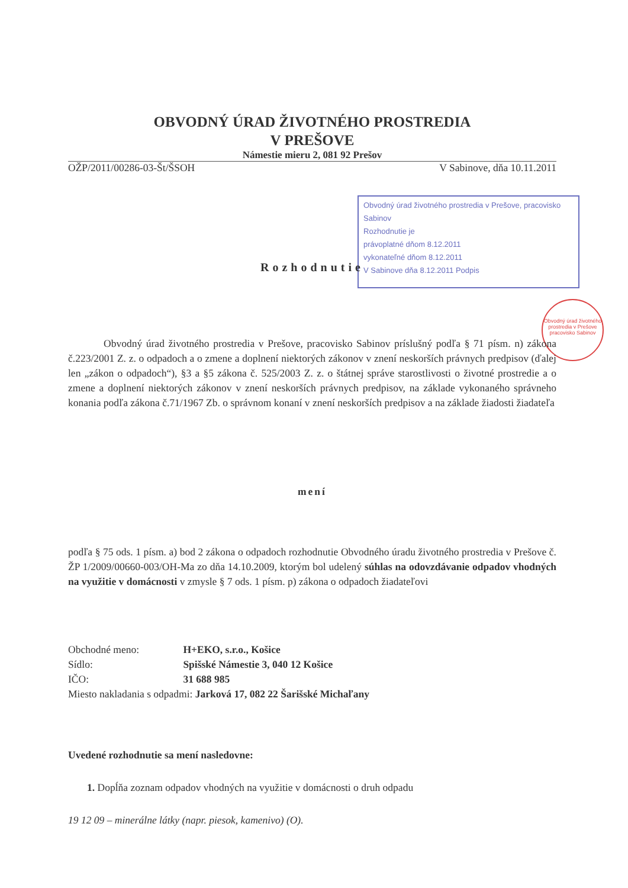OBVODNÝ ÚRAD ŽIVOTNÉHO PROSTREDIA
V PREŠOVE
Námestie mieru 2, 081 92 Prešov
OŽP/2011/00286-03-Št/ŠSOH V Sabinove, dňa 10.11.2011
Obvodný úrad životného prostredia v Prešove, pracovisko Sabinov
Rozhodnutie je
právoplatné dňom 8.12.2011
vykonateľné dňom 8.12.2011
V Sabinove dňa 8.12.2011 Podpis
Obvodný úrad životného prostredia v Prešove pracovisko Sabinov
Rozhodnutie
Obvodný úrad životného prostredia v Prešove, pracovisko Sabinov príslušný podľa § 71 písm. n) zákona č.223/2001 Z. z. o odpadoch a o zmene a doplnení niektorých zákonov v znení neskorších právnych predpisov (ďalej len „zákon o odpadoch“), §3 a §5 zákona č. 525/2003 Z. z. o štátnej správe starostlivosti o životné prostredie a o zmene a doplnení niektorých zákonov v znení neskorších právnych predpisov, na základe vykonaného správneho konania podľa zákona č.71/1967 Zb. o správnom konaní v znení neskorších predpisov a na základe žiadosti žiadateľa
mení
podľa § 75 ods. 1 písm. a) bod 2 zákona o odpadoch rozhodnutie Obvodného úradu životného prostredia v Prešove č. ŽP 1/2009/00660-003/OH-Ma zo dňa 14.10.2009, ktorým bol udelený súhlas na odovzdávanie odpadov vhodných na využitie v domácnosti v zmysle § 7 ods. 1 písm. p) zákona o odpadoch žiadateľovi
Obchodné meno: H+EKO, s.r.o., Košice
Sídlo: Spišské Námestie 3, 040 12 Košice
IČO: 31 688 985
Miesto nakladania s odpadmi: Jarková 17, 082 22 Šarišské Michaľany
Uvedené rozhodnutie sa mení nasledovne:
1. Dopĺňa zoznam odpadov vhodných na využitie v domácnosti o druh odpadu
19 12 09 – minerálne látky (napr. piesok, kamenivo) (O).